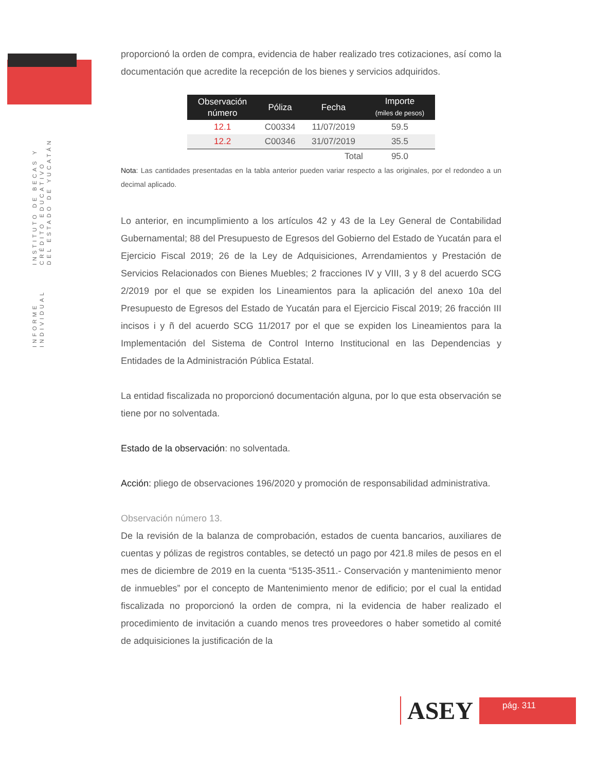INFORME INDIVIDUAL INSTITUTO DE BECAS Y CRÉDITO EDUCATIVO
DEL ESTADO DE YUCATÁN
proporcionó la orden de compra, evidencia de haber realizado tres cotizaciones, así como la documentación que acredite la recepción de los bienes y servicios adquiridos.
| Observación número | Póliza | Fecha | Importe (miles de pesos) |
| --- | --- | --- | --- |
| 12.1 | C00334 | 11/07/2019 | 59.5 |
| 12.2 | C00346 | 31/07/2019 | 35.5 |
| | | Total | 95.0 |
Nota: Las cantidades presentadas en la tabla anterior pueden variar respecto a las originales, por el redondeo a un decimal aplicado.
Lo anterior, en incumplimiento a los artículos 42 y 43 de la Ley General de Contabilidad Gubernamental; 88 del Presupuesto de Egresos del Gobierno del Estado de Yucatán para el Ejercicio Fiscal 2019; 26 de la Ley de Adquisiciones, Arrendamientos y Prestación de Servicios Relacionados con Bienes Muebles; 2 fracciones IV y VIII, 3 y 8 del acuerdo SCG 2/2019 por el que se expiden los Lineamientos para la aplicación del anexo 10a del Presupuesto de Egresos del Estado de Yucatán para el Ejercicio Fiscal 2019; 26 fracción III incisos i y ñ del acuerdo SCG 11/2017 por el que se expiden los Lineamientos para la Implementación del Sistema de Control Interno Institucional en las Dependencias y Entidades de la Administración Pública Estatal.
La entidad fiscalizada no proporcionó documentación alguna, por lo que esta observación se tiene por no solventada.
Estado de la observación: no solventada.
Acción: pliego de observaciones 196/2020 y promoción de responsabilidad administrativa.
Observación número 13.
De la revisión de la balanza de comprobación, estados de cuenta bancarios, auxiliares de cuentas y pólizas de registros contables, se detectó un pago por 421.8 miles de pesos en el mes de diciembre de 2019 en la cuenta “5135-3511.- Conservación y mantenimiento menor de inmuebles” por el concepto de Mantenimiento menor de edificio; por el cual la entidad fiscalizada no proporcionó la orden de compra, ni la evidencia de haber realizado el procedimiento de invitación a cuando menos tres proveedores o haber sometido al comité de adquisiciones la justificación de la
ASEY
pág. 311